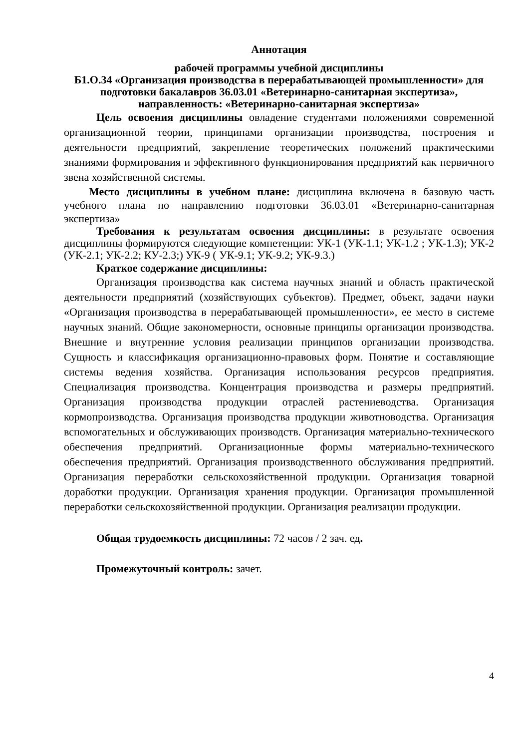Аннотация
рабочей программы учебной дисциплины
Б1.О.34 «Организация производства в перерабатывающей промышленности» для подготовки бакалавров 36.03.01 «Ветеринарно-санитарная экспертиза», направленность: «Ветеринарно-санитарная экспертиза»
Цель освоения дисциплины овладение студентами положениями современной организационной теории, принципами организации производства, построения и деятельности предприятий, закрепление теоретических положений практическими знаниями формирования и эффективного функционирования предприятий как первичного звена хозяйственной системы.
Место дисциплины в учебном плане: дисциплина включена в базовую часть учебного плана по направлению подготовки 36.03.01 «Ветеринарно-санитарная экспертиза»
Требования к результатам освоения дисциплины: в результате освоения дисциплины формируются следующие компетенции: УК-1 (УК-1.1; УК-1.2 ; УК-1.3); УК-2 (УК-2.1; УК-2.2; КУ-2.3;) УК-9 ( УК-9.1; УК-9.2; УК-9.3.)
Краткое содержание дисциплины:
Организация производства как система научных знаний и область практической деятельности предприятий (хозяйствующих субъектов). Предмет, объект, задачи науки «Организация производства в перерабатывающей промышленности», ее место в системе научных знаний. Общие закономерности, основные принципы организации производства. Внешние и внутренние условия реализации принципов организации производства. Сущность и классификация организационно-правовых форм. Понятие и составляющие системы ведения хозяйства. Организация использования ресурсов предприятия. Специализация производства. Концентрация производства и размеры предприятий. Организация производства продукции отраслей растениеводства. Организация кормопроизводства. Организация производства продукции животноводства. Организация вспомогательных и обслуживающих производств. Организация материально-технического обеспечения предприятий. Организационные формы материально-технического обеспечения предприятий. Организация производственного обслуживания предприятий. Организация переработки сельскохозяйственной продукции. Организация товарной доработки продукции. Организация хранения продукции. Организация промышленной переработки сельскохозяйственной продукции. Организация реализации продукции.
Общая трудоемкость дисциплины: 72 часов / 2 зач. ед.
Промежуточный контроль: зачет.
4